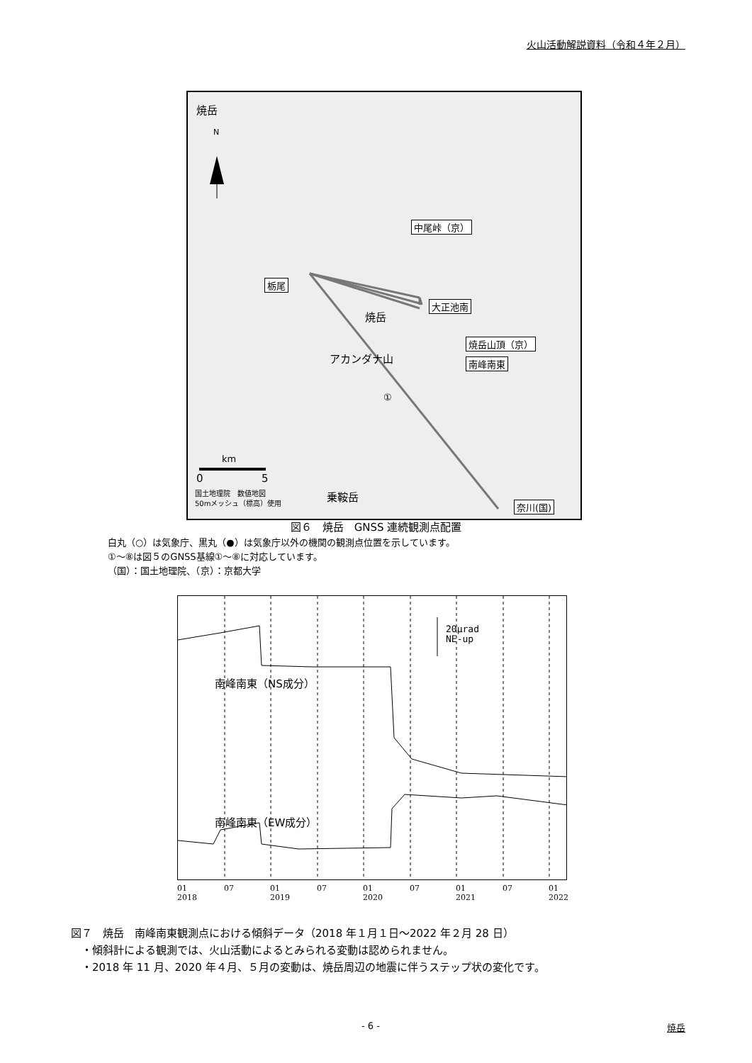火山活動解説資料（令和４年２月）
焼岳
N
中尾峠（京）
栃尾
大正池南
焼岳
焼岳山頂（京）
南峰南東
アカンダナ山
①
km
0 5
乗鞍岳
国土地理院　数値地図
50mメッシュ（標高）使用
奈川(国)
図６　焼岳　GNSS 連続観測点配置
白丸（○）は気象庁、黒丸（●）は気象庁以外の機関の観測点位置を示しています。
①～⑧は図５のGNSS基線①～⑧に対応しています。
（国）：国土地理院、（京）：京都大学
20μrad
NE-up
南峰南東（NS成分）
南峰南東（EW成分）
01
2018 07 01
2019 07 01
2020 07 01
2021 07 01
2022
図７　焼岳　南峰南東観測点における傾斜データ（2018 年１月１日～2022 年２月 28 日）
　・傾斜計による観測では、火山活動によるとみられる変動は認められません。
　・2018 年 11 月、2020 年４月、５月の変動は、焼岳周辺の地震に伴うステップ状の変化です。
- 6 - 焼岳